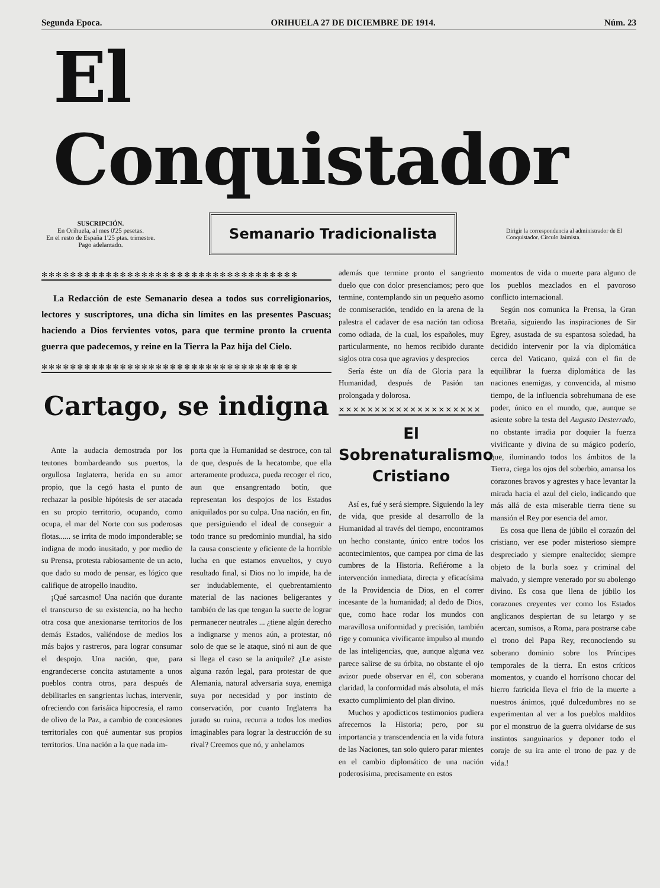Segunda Epoca. ORIHUELA 27 DE DICIEMBRE DE 1914. Núm. 23
El Conquistador
SUSCRIPCIÓN.
En Orihuela, al mes 0'25 pesetas.
En el resto de España 1'25 ptas. trimestre. Pago adelantado.
Semanario Tradicionalista
Dirigir la correspondencia al administrador de El Conquistador. Círculo Jaimista.
✻✻✻✻✻✻✻✻✻✻✻✻✻✻✻✻✻✻✻✻✻✻✻✻✻✻✻✻✻✻✻✻✻✻✻✻
La Redacción de este Semanario desea a todos sus correligionarios, lectores y suscriptores, una dicha sin límites en las presentes Pascuas; haciendo a Dios fervientes votos, para que termine pronto la cruenta guerra que padecemos, y reine en la Tierra la Paz hija del Cielo.
✻✻✻✻✻✻✻✻✻✻✻✻✻✻✻✻✻✻✻✻✻✻✻✻✻✻✻✻✻✻✻✻✻✻✻✻
Cartago, se indigna
Ante la audacia demostrada por los teutones bombardeando sus puertos, la orgullosa Inglaterra, herida en su amor propio, que la cegó hasta el punto de rechazar la posible hipótesis de ser atacada en su propio territorio, ocupando, como ocupa, el mar del Norte con sus poderosas flotas...... se irrita de modo imponderable; se indigna de modo inusitado, y por medio de su Prensa, protesta rabiosamente de un acto, que dado su modo de pensar, es lógico que califique de atropello inaudito.
¡Qué sarcasmo! Una nación que durante el transcurso de su existencia, no ha hecho otra cosa que anexionarse territorios de los demás Estados, valiéndose de medios los más bajos y rastreros, para lograr consumar el despojo. Una nación, que, para engrandecerse concita astutamente a unos pueblos contra otros, para después de debilitarles en sangrientas luchas, intervenir, ofreciendo con farisáica hipocresía, el ramo de olivo de la Paz, a cambio de concesiones territoriales con qué aumentar sus propios territorios. Una nación a la que nada im-
porta que la Humanidad se destroce, con tal de que, después de la hecatombe, que ella arteramente produzca, pueda recoger el rico, aun que ensangrentado botín, que representan los despojos de los Estados aniquilados por su culpa. Una nación, en fin, que persiguiendo el ideal de conseguir a todo trance su predominio mundial, ha sido la causa consciente y eficiente de la horrible lucha en que estamos envueltos, y cuyo resultado final, si Dios no lo impide, ha de ser indudablemente, el quebrentamiento material de las naciones beligerantes y también de las que tengan la suerte de lograr permanecer neutrales ... ¿tiene algún derecho a indignarse y menos aún, a protestar, nó solo de que se le ataque, sinó ni aun de que si llega el caso se la aniquile? ¿Le asiste alguna razón legal, para protestar de que Alemania, natural adversaria suya, enemiga suya por necesidad y por instinto de conservación, por cuanto Inglaterra ha jurado su ruina, recurra a todos los medios imaginables para lograr la destrucción de su rival? Creemos que nó, y anhelamos
además que termine pronto el sangriento duelo que con dolor presenciamos; pero que termine, contemplando sin un pequeño asomo de conmiseración, tendido en la arena de la palestra el cadaver de esa nación tan odiosa como odiada, de la cual, los españoles, muy particularmente, no hemos recibido durante siglos otra cosa que agravios y desprecios
Sería éste un día de Gloria para la Humanidad, después de Pasión tan prolongada y dolorosa.
✕✕✕✕✕✕✕✕✕✕✕✕✕✕✕✕✕✕✕✕
El Sobrenaturalismo
Cristiano
Así es, fué y será siempre. Siguiendo la ley de vida, que preside al desarrollo de la Humanidad al través del tiempo, encontramos un hecho constante, único entre todos los acontecimientos, que campea por cima de las cumbres de la Historia. Refiérome a la intervención inmediata, directa y eficacísima de la Providencia de Dios, en el correr incesante de la humanidad; al dedo de Dios, que, como hace rodar los mundos con maravillosa uniformidad y precisión, también rige y comunica vivificante impulso al mundo de las inteligencias, que, aunque alguna vez parece salirse de su órbita, no obstante el ojo avizor puede observar en él, con soberana claridad, la conformidad más absoluta, el más exacto cumplimiento del plan divino.
Muchos y apodícticos testimonios pudiera afrecernos la Historia; pero, por su importancia y transcendencia en la vida futura de las Naciones, tan solo quiero parar mientes en el cambio diplomático de una nación poderosísima, precisamente en estos
momentos de vida o muerte para alguno de los pueblos mezclados en el pavoroso conflicto internacional.
Según nos comunica la Prensa, la Gran Bretaña, siguiendo las inspiraciones de Sir Egrey, asustada de su espantosa soledad, ha decidido intervenir por la vía diplomática cerca del Vaticano, quizá con el fin de equilibrar la fuerza diplomática de las naciones enemigas, y convencida, al mismo tiempo, de la influencia sobrehumana de ese poder, único en el mundo, que, aunque se asiente sobre la testa del Augusto Desterrado, no obstante irradia por doquier la fuerza vivificante y divina de su mágico poderío, que, iluminando todos los ámbitos de la Tierra, ciega los ojos del soberbio, amansa los corazones bravos y agrestes y hace levantar la mirada hacia el azul del cielo, indicando que más allá de esta miserable tierra tiene su mansión el Rey por esencia del amor.
Es cosa que llena de júbilo el corazón del cristiano, ver ese poder misterioso siempre despreciado y siempre enaltecido; siempre objeto de la burla soez y criminal del malvado, y siempre venerado por su abolengo divino. Es cosa que llena de júbilo los corazones creyentes ver como los Estados anglicanos despiertan de su letargo y se acercan, sumisos, a Roma, para postrarse cabe el trono del Papa Rey, reconociendo su soberano dominio sobre los Príncipes temporales de la tierra. En estos críticos momentos, y cuando el horrísono chocar del hierro fatricida lleva el frio de la muerte a nuestros ánimos, ¡qué dulcedumbres no se experimentan al ver a los pueblos malditos por el monstruo de la guerra olvidarse de sus instintos sanguinarios y deponer todo el coraje de su ira ante el trono de paz y de vida.!